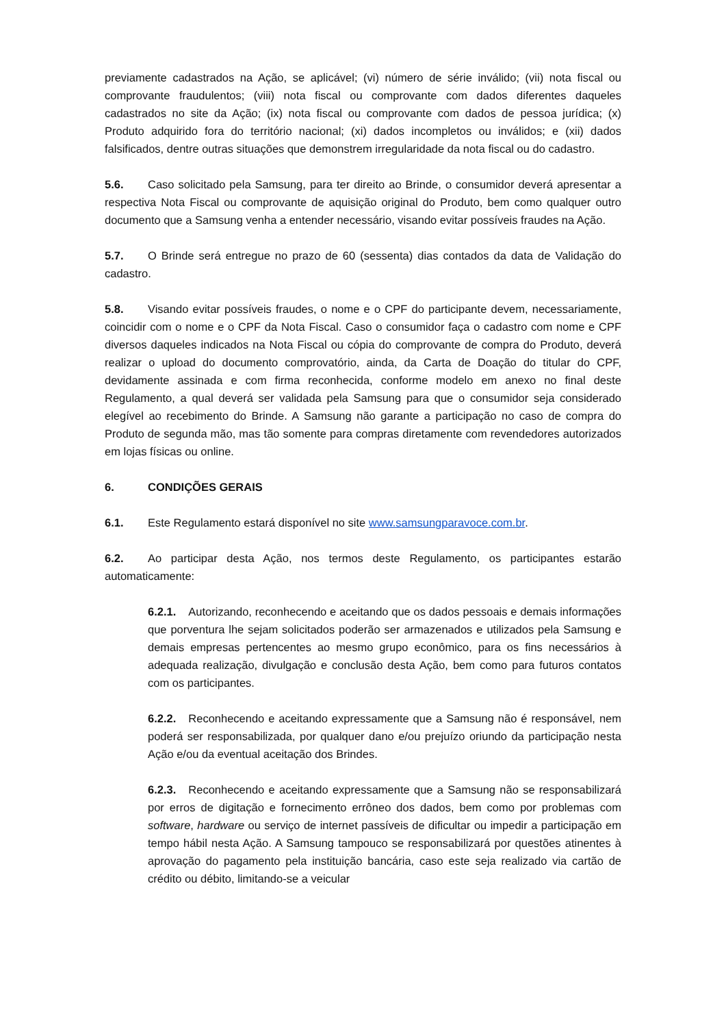previamente cadastrados na Ação, se aplicável; (vi) número de série inválido; (vii) nota fiscal ou comprovante fraudulentos; (viii) nota fiscal ou comprovante com dados diferentes daqueles cadastrados no site da Ação; (ix) nota fiscal ou comprovante com dados de pessoa jurídica; (x) Produto adquirido fora do território nacional; (xi) dados incompletos ou inválidos; e (xii) dados falsificados, dentre outras situações que demonstrem irregularidade da nota fiscal ou do cadastro.
5.6. Caso solicitado pela Samsung, para ter direito ao Brinde, o consumidor deverá apresentar a respectiva Nota Fiscal ou comprovante de aquisição original do Produto, bem como qualquer outro documento que a Samsung venha a entender necessário, visando evitar possíveis fraudes na Ação.
5.7. O Brinde será entregue no prazo de 60 (sessenta) dias contados da data de Validação do cadastro.
5.8. Visando evitar possíveis fraudes, o nome e o CPF do participante devem, necessariamente, coincidir com o nome e o CPF da Nota Fiscal. Caso o consumidor faça o cadastro com nome e CPF diversos daqueles indicados na Nota Fiscal ou cópia do comprovante de compra do Produto, deverá realizar o upload do documento comprovatório, ainda, da Carta de Doação do titular do CPF, devidamente assinada e com firma reconhecida, conforme modelo em anexo no final deste Regulamento, a qual deverá ser validada pela Samsung para que o consumidor seja considerado elegível ao recebimento do Brinde. A Samsung não garante a participação no caso de compra do Produto de segunda mão, mas tão somente para compras diretamente com revendedores autorizados em lojas físicas ou online.
6. CONDIÇÕES GERAIS
6.1. Este Regulamento estará disponível no site www.samsungparavoce.com.br.
6.2. Ao participar desta Ação, nos termos deste Regulamento, os participantes estarão automaticamente:
6.2.1. Autorizando, reconhecendo e aceitando que os dados pessoais e demais informações que porventura lhe sejam solicitados poderão ser armazenados e utilizados pela Samsung e demais empresas pertencentes ao mesmo grupo econômico, para os fins necessários à adequada realização, divulgação e conclusão desta Ação, bem como para futuros contatos com os participantes.
6.2.2. Reconhecendo e aceitando expressamente que a Samsung não é responsável, nem poderá ser responsabilizada, por qualquer dano e/ou prejuízo oriundo da participação nesta Ação e/ou da eventual aceitação dos Brindes.
6.2.3. Reconhecendo e aceitando expressamente que a Samsung não se responsabilizará por erros de digitação e fornecimento errôneo dos dados, bem como por problemas com software, hardware ou serviço de internet passíveis de dificultar ou impedir a participação em tempo hábil nesta Ação. A Samsung tampouco se responsabilizará por questões atinentes à aprovação do pagamento pela instituição bancária, caso este seja realizado via cartão de crédito ou débito, limitando-se a veicular